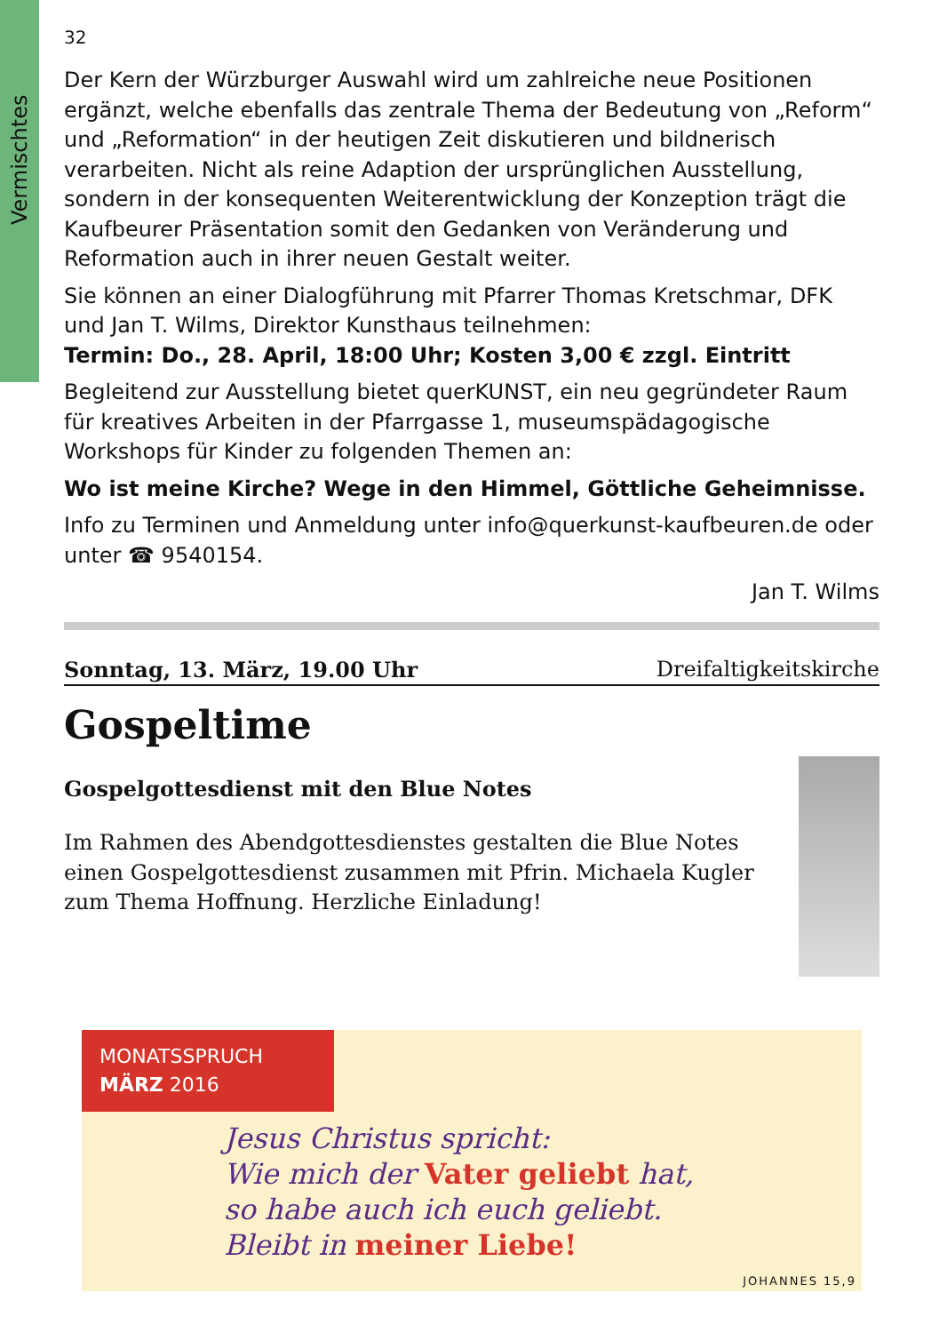Vermischtes
32
Der Kern der Würzburger Auswahl wird um zahlreiche neue Positionen ergänzt, welche ebenfalls das zentrale Thema der Bedeutung von „Reform“ und „Reformation“ in der heutigen Zeit diskutieren und bildnerisch verarbeiten. Nicht als reine Adaption der ursprünglichen Ausstellung, sondern in der konsequenten Weiterentwicklung der Konzeption trägt die Kaufbeurer Präsentation somit den Gedanken von Veränderung und Reformation auch in ihrer neuen Gestalt weiter.
Sie können an einer Dialogführung mit Pfarrer Thomas Kretschmar, DFK und Jan T. Wilms, Direktor Kunsthaus teilnehmen:
Termin: Do., 28. April, 18:00 Uhr; Kosten 3,00 € zzgl. Eintritt
Begleitend zur Ausstellung bietet querKUNST, ein neu gegründeter Raum für kreatives Arbeiten in der Pfarrgasse 1, museumspädagogische Workshops für Kinder zu folgenden Themen an:
Wo ist meine Kirche? Wege in den Himmel, Göttliche Geheimnisse.
Info zu Terminen und Anmeldung unter info@querkunst-kaufbeuren.de oder unter ☎ 9540154.
Jan T. Wilms
Sonntag, 13. März, 19.00 Uhr Dreifaltigkeitskirche
Gospeltime
Gospelgottesdienst mit den Blue Notes
Im Rahmen des Abendgottesdienstes gestalten die Blue Notes einen Gospelgottesdienst zusammen mit Pfrin. Michaela Kugler zum Thema Hoffnung. Herzliche Einladung!
MONATSSPRUCH
MÄRZ 2016
Jesus Christus spricht:
Wie mich der Vater geliebt hat,
so habe auch ich euch geliebt.
Bleibt in meiner Liebe!
JOHANNES 15,9